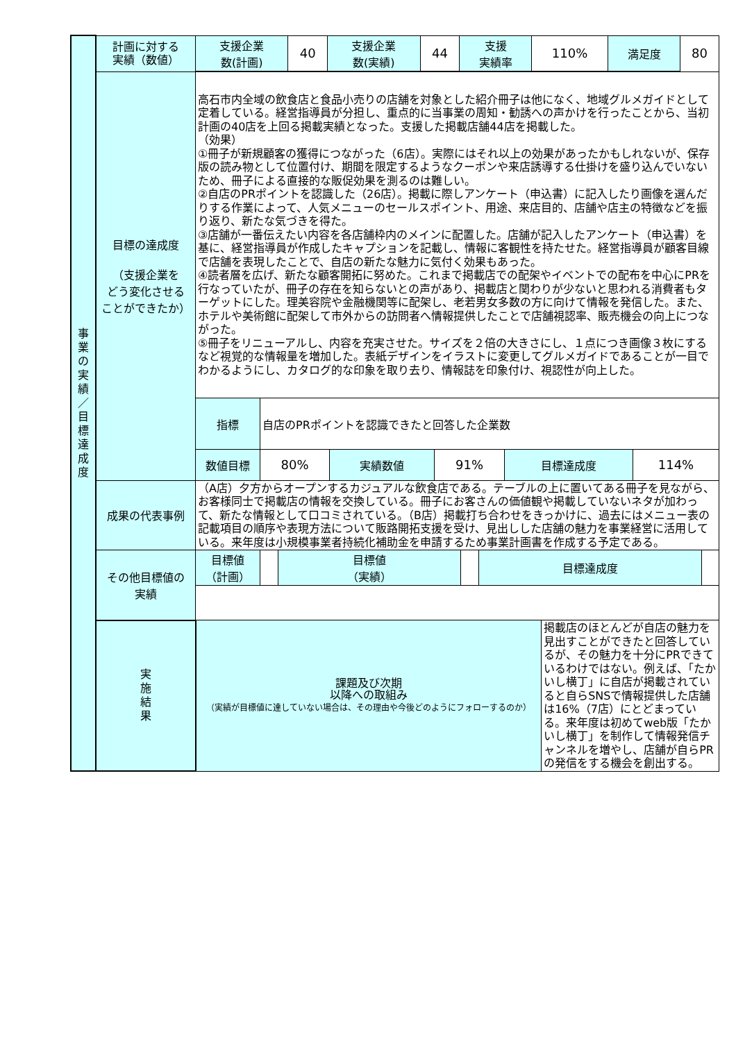| 事 業 の 実 績 ／ 目 標 達 成 度 | 計画に対する 実績（数値） | / 支援企業 数(計画) / 40 / 支援企業 数(実績) / 44 / 支援 実績率 / 110% / 満足度 / 80 / | |
| | 目標の達成度 （支援企業を どう変化させる ことができたか） | 高石市内全域の飲食店と食品小売りの店舗を対象とした紹介冊子は他になく、地域グルメガイドとして定着している。経営指導員が分担し、重点的に当事業の周知・勧誘への声かけを行ったことから、当初計画の40店を上回る掲載実績となった。支援した掲載店舗44店を掲載した。 （効果） ①冊子が新規顧客の獲得につながった（6店）。実際にはそれ以上の効果があったかもしれないが、保存版の読み物として位置付け、期間を限定するようなクーポンや来店誘導する仕掛けを盛り込んでいないため、冊子による直接的な販促効果を測るのは難しい。 ②自店のPRポイントを認識した（26店）。掲載に際しアンケート（申込書）に記入したり画像を選んだりする作業によって、人気メニューのセールスポイント、用途、来店目的、店舗や店主の特徴などを振り返り、新たな気づきを得た。 ③店舗が一番伝えたい内容を各店舗枠内のメインに配置した。店舗が記入したアンケート（申込書）を基に、経営指導員が作成したキャプションを記載し、情報に客観性を持たせた。経営指導員が顧客目線で店舗を表現したことで、自店の新たな魅力に気付く効果もあった。 ④読者層を広げ、新たな顧客開拓に努めた。これまで掲載店での配架やイベントでの配布を中心にPRを行なっていたが、冊子の存在を知らないとの声があり、掲載店と関わりが少ないと思われる消費者もターゲットにした。理美容院や金融機関等に配架し、老若男女多数の方に向けて情報を発信した。また、ホテルや美術館に配架して市外からの訪問者へ情報提供したことで店舗視認率、販売機会の向上につながった。 ⑤冊子をリニューアルし、内容を充実させた。サイズを２倍の大きさにし、１点につき画像３枚にするなど視覚的な情報量を増加した。表紙デザインをイラストに変更してグルメガイドであることが一目でわかるようにし、カタログ的な印象を取り去り、情報誌を印象付け、視認性が向上した。 / 指標 / 自店のPRポイントを認識できたと回答した企業数 / / / / / / 数値目標 / 80% / 実績数値 / 91% / 目標達成度 / 114% / | |
| | 成果の代表事例 | （A店）夕方からオープンするカジュアルな飲食店である。テーブルの上に置いてある冊子を見ながら、お客様同士で掲載店の情報を交換している。冊子にお客さんの価値観や掲載していないネタが加わって、新たな情報として口コミされている。（B店）掲載打ち合わせをきっかけに、過去にはメニュー表の記載項目の順序や表現方法について販路開拓支援を受け、見出しした店舗の魅力を事業経営に活用している。来年度は小規模事業者持続化補助金を申請するため事業計画書を作成する予定である。 | |
| | その他目標値の 実績 | / 目標値 （計画） / / 目標値 （実績） / / 目標達成度 / / | |
| | 実 施 結 果 | 課題及び次期 以降への取組み （実績が目標値に達していない場合は、その理由や今後どのようにフォローするのか） | 掲載店のほとんどが自店の魅力を見出すことができたと回答しているが、その魅力を十分にPRできているわけではない。例えば、「たかいし横丁」に自店が掲載されていると自らSNSで情報提供した店舗は16%（7店）にとどまっている。来年度は初めてweb版「たかいし横丁」を制作して情報発信チャンネルを増やし、店舗が自らPRの発信をする機会を創出する。 |